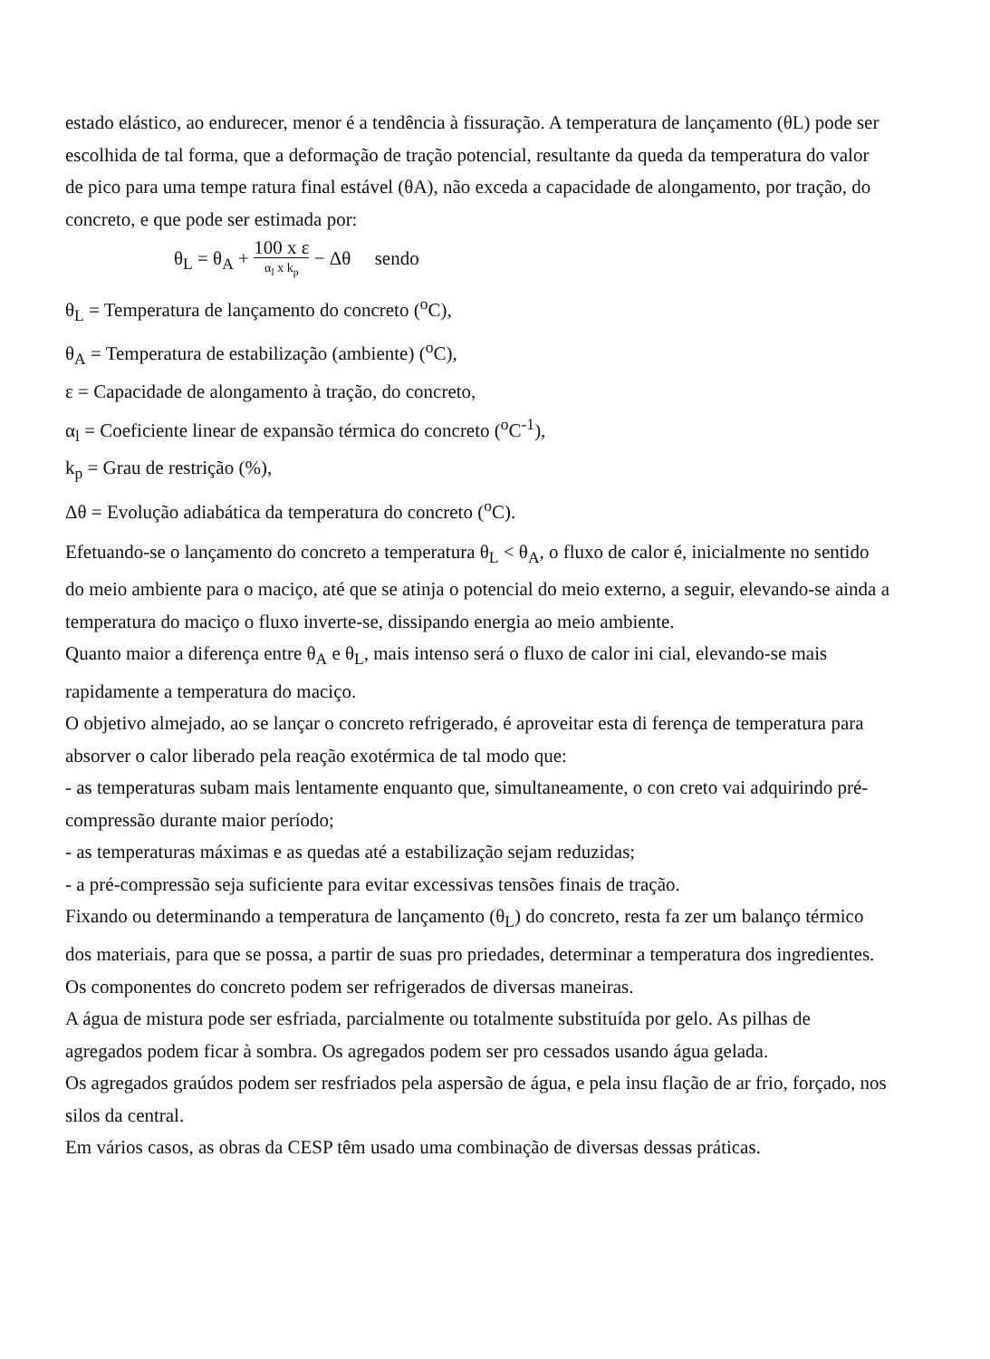estado elástico, ao endurecer, menor é a tendência à fissuração. A temperatura de lançamento (θL) pode ser escolhida de tal forma, que a deformação de tração potencial, resultante da queda da temperatura do valor de pico para uma tempe ratura final estável (θA), não exceda a capacidade de alongamento, por tração, do concreto, e que pode ser estimada por:
θ<sub>L</sub> = θ<sub>A</sub> + 100 x ε α<sub>l</sub> x k<sub>p</sub> − Δθ sendo
θ<sub>L</sub> = Temperatura de lançamento do concreto (<sup>o</sup>C),
θ<sub>A</sub> = Temperatura de estabilização (ambiente) (<sup>o</sup>C),
ε = Capacidade de alongamento à tração, do concreto,
α<sub>l</sub> = Coeficiente linear de expansão térmica do concreto (<sup>o</sup>C<sup>-1</sup>),
k<sub>p</sub> = Grau de restrição (%),
Δθ = Evolução adiabática da temperatura do concreto (<sup>o</sup>C).
Efetuando-se o lançamento do concreto a temperatura θ<sub>L</sub> < θ<sub>A</sub>, o fluxo de calor é, inicialmente no sentido do meio ambiente para o maciço, até que se atinja o potencial do meio externo, a seguir, elevando-se ainda a temperatura do maciço o fluxo inverte-se, dissipando energia ao meio ambiente.
Quanto maior a diferença entre θ<sub>A</sub> e θ<sub>L</sub>, mais intenso será o fluxo de calor ini cial, elevando-se mais rapidamente a temperatura do maciço.
O objetivo almejado, ao se lançar o concreto refrigerado, é aproveitar esta di ferença de temperatura para absorver o calor liberado pela reação exotérmica de tal modo que:
- as temperaturas subam mais lentamente enquanto que, simultaneamente, o con creto vai adquirindo pré-compressão durante maior período;
- as temperaturas máximas e as quedas até a estabilização sejam reduzidas;
- a pré-compressão seja suficiente para evitar excessivas tensões finais de tração.
Fixando ou determinando a temperatura de lançamento (θ<sub>L</sub>) do concreto, resta fa zer um balanço térmico dos materiais, para que se possa, a partir de suas pro priedades, determinar a temperatura dos ingredientes.
Os componentes do concreto podem ser refrigerados de diversas maneiras.
A água de mistura pode ser esfriada, parcialmente ou totalmente substituída por gelo. As pilhas de agregados podem ficar à sombra. Os agregados podem ser pro cessados usando água gelada.
Os agregados graúdos podem ser resfriados pela aspersão de água, e pela insu flação de ar frio, forçado, nos silos da central.
Em vários casos, as obras da CESP têm usado uma combinação de diversas dessas práticas.